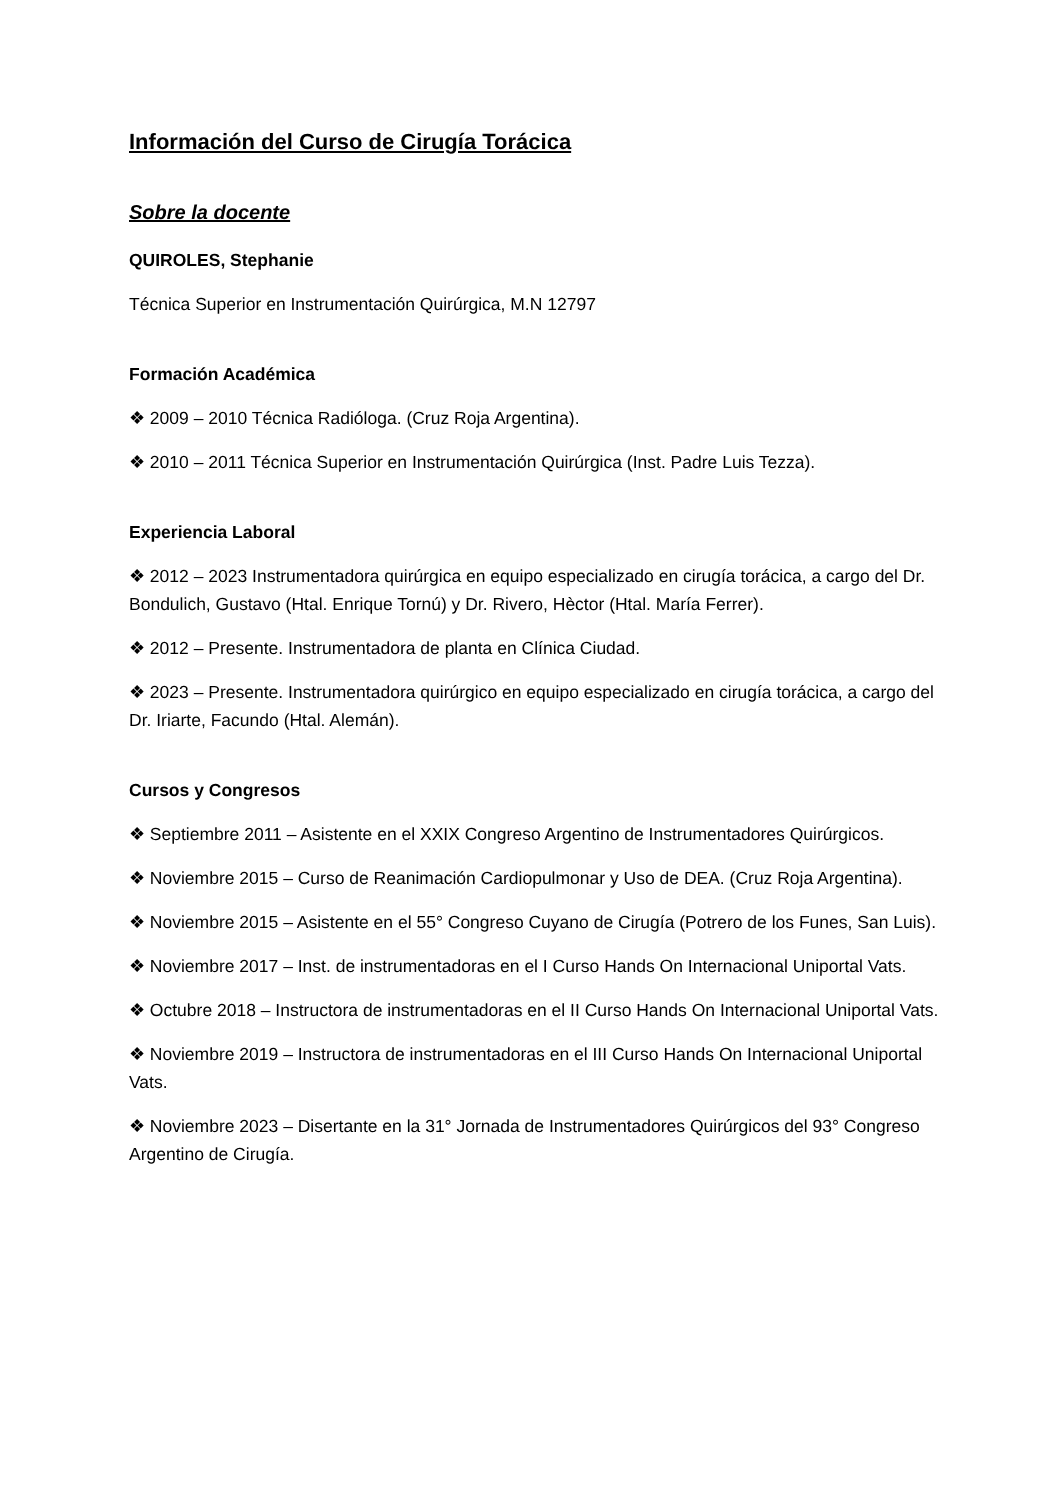Información del Curso de Cirugía Torácica
Sobre la docente
QUIROLES, Stephanie
Técnica Superior en Instrumentación Quirúrgica, M.N 12797
Formación Académica
❖ 2009 – 2010 Técnica Radióloga. (Cruz Roja Argentina).
❖ 2010 – 2011 Técnica Superior en Instrumentación Quirúrgica (Inst. Padre Luis Tezza).
Experiencia Laboral
❖ 2012 – 2023 Instrumentadora quirúrgica en equipo especializado en cirugía torácica, a cargo del Dr. Bondulich, Gustavo (Htal. Enrique Tornú) y Dr. Rivero, Hèctor (Htal. María Ferrer).
❖ 2012 – Presente. Instrumentadora de planta en Clínica Ciudad.
❖ 2023 – Presente. Instrumentadora quirúrgico en equipo especializado en cirugía torácica, a cargo del Dr. Iriarte, Facundo (Htal. Alemán).
Cursos y Congresos
❖ Septiembre 2011 – Asistente en el XXIX Congreso Argentino de Instrumentadores Quirúrgicos.
❖ Noviembre 2015 – Curso de Reanimación Cardiopulmonar y Uso de DEA. (Cruz Roja Argentina).
❖ Noviembre 2015 – Asistente en el 55° Congreso Cuyano de Cirugía (Potrero de los Funes, San Luis).
❖ Noviembre 2017 – Inst. de instrumentadoras en el I Curso Hands On Internacional Uniportal Vats.
❖ Octubre 2018 – Instructora de instrumentadoras en el II Curso Hands On Internacional Uniportal Vats.
❖ Noviembre 2019 – Instructora de instrumentadoras en el III Curso Hands On Internacional Uniportal Vats.
❖ Noviembre 2023 – Disertante en la 31° Jornada de Instrumentadores Quirúrgicos del 93° Congreso Argentino de Cirugía.